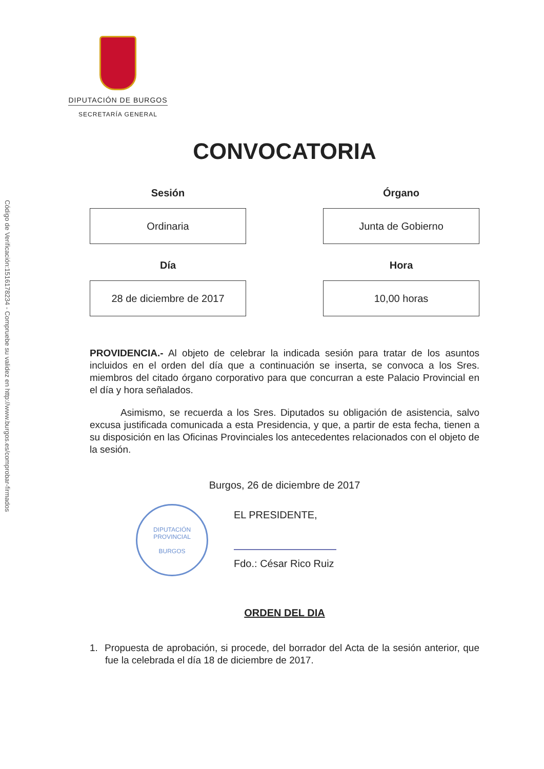Código de Verificación:1516178234 - Compruebe su validez en http://www.burgos.es/comprobar-firmados
DIPUTACIÓN DE BURGOS
SECRETARÍA GENERAL
CONVOCATORIA
Sesión
Ordinaria
Órgano
Junta de Gobierno
Día
28 de diciembre de 2017
Hora
10,00 horas
PROVIDENCIA.- Al objeto de celebrar la indicada sesión para tratar de los asuntos incluidos en el orden del día que a continuación se inserta, se convoca a los Sres. miembros del citado órgano corporativo para que concurran a este Palacio Provincial en el día y hora señalados.
Asimismo, se recuerda a los Sres. Diputados su obligación de asistencia, salvo excusa justificada comunicada a esta Presidencia, y que, a partir de esta fecha, tienen a su disposición en las Oficinas Provinciales los antecedentes relacionados con el objeto de la sesión.
Burgos, 26 de diciembre de 2017
DIPUTACIÓN PROVINCIAL
BURGOS
EL PRESIDENTE,
Fdo.: César Rico Ruiz
ORDEN DEL DIA
1. Propuesta de aprobación, si procede, del borrador del Acta de la sesión anterior, que fue la celebrada el día 18 de diciembre de 2017.